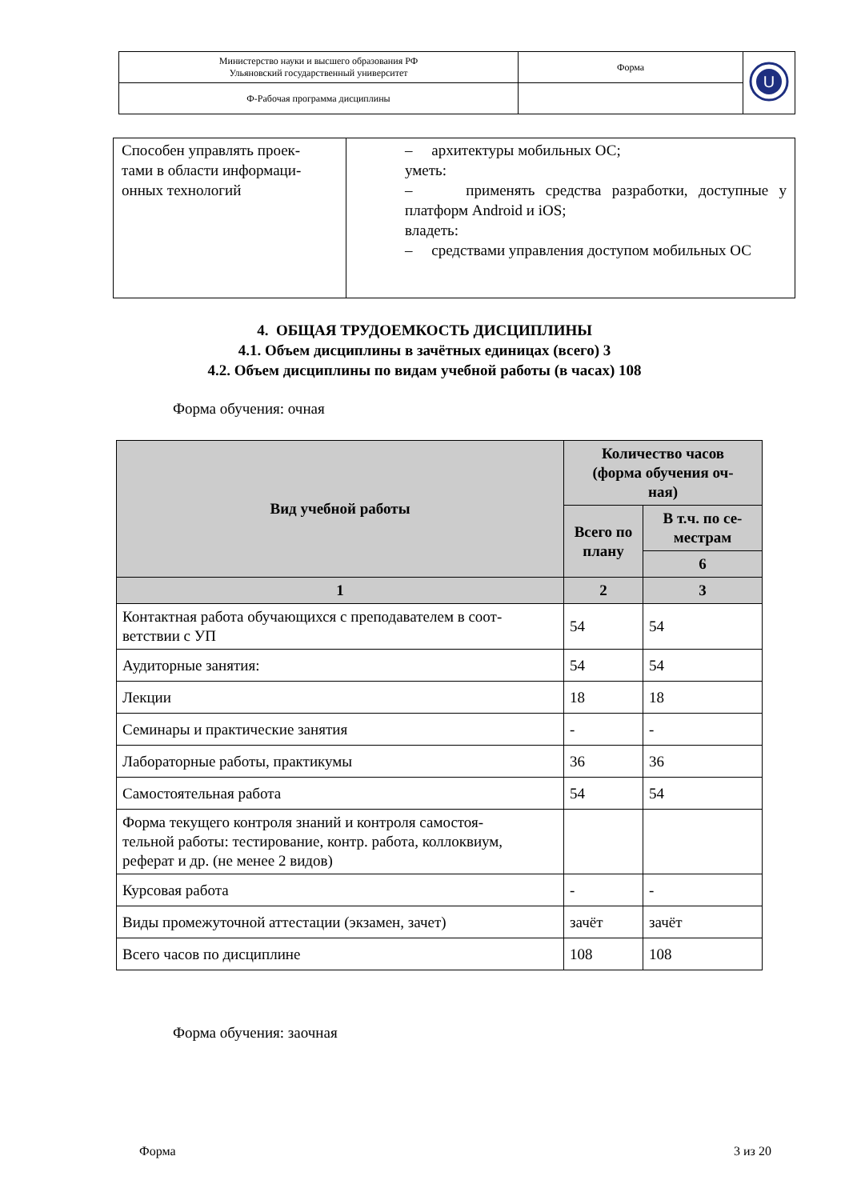| Министерство науки и высшего образования РФ Ульяновский государственный университет | Форма | U |
| Ф-Рабочая программа дисциплины | | |
| Способен управлять проек- тами в области информаци- онных технологий | – архитектуры мобильных ОС; уметь: – применять средства разработки, доступные у платформ Android и iOS; владеть: – средствами управления доступом мобильных ОС |
4. ОБЩАЯ ТРУДОЕМКОСТЬ ДИСЦИПЛИНЫ
4.1. Объем дисциплины в зачётных единицах (всего) 3
4.2. Объем дисциплины по видам учебной работы (в часах) 108
Форма обучения: очная
| Вид учебной работы | Количество часов (форма обучения оч- ная) | |
| --- | --- | --- |
| | Всего по плану | В т.ч. по се- местрам |
| | | 6 |
| 1 | 2 | 3 |
| Контактная работа обучающихся с преподавателем в соот- ветствии с УП | 54 | 54 |
| Аудиторные занятия: | 54 | 54 |
| Лекции | 18 | 18 |
| Семинары и практические занятия | - | - |
| Лабораторные работы, практикумы | 36 | 36 |
| Самостоятельная работа | 54 | 54 |
| Форма текущего контроля знаний и контроля самостоя- тельной работы: тестирование, контр. работа, коллоквиум, реферат и др. (не менее 2 видов) | | |
| Курсовая работа | - | - |
| Виды промежуточной аттестации (экзамен, зачет) | зачёт | зачёт |
| Всего часов по дисциплине | 108 | 108 |
Форма обучения: заочная
Форма 3 из 20